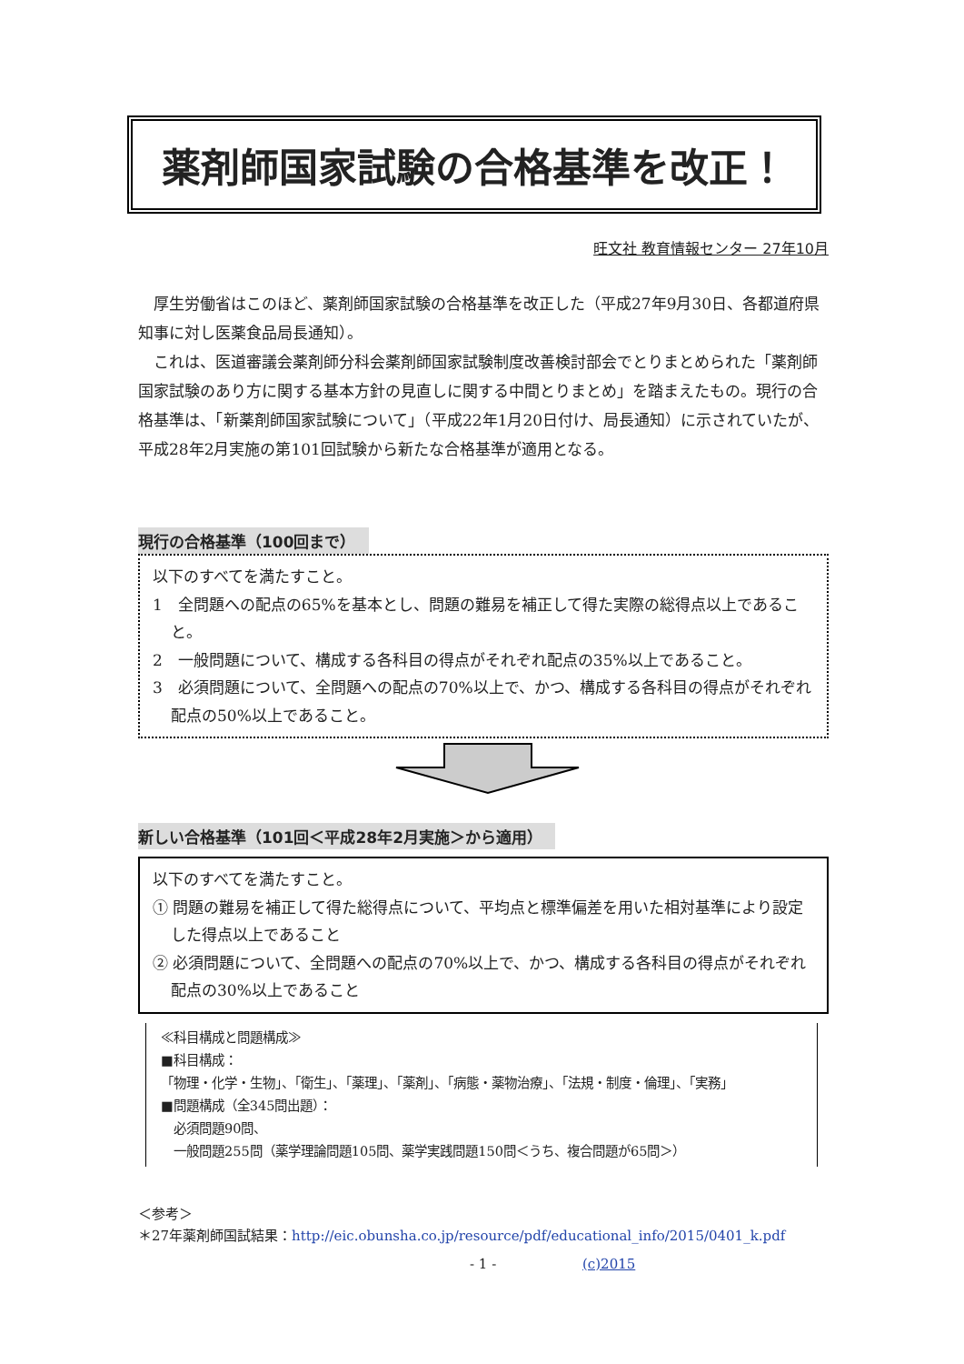薬剤師国家試験の合格基準を改正！
旺文社 教育情報センター 27年10月
厚生労働省はこのほど、薬剤師国家試験の合格基準を改正した（平成27年9月30日、各都道府県知事に対し医薬食品局長通知）。
これは、医道審議会薬剤師分科会薬剤師国家試験制度改善検討部会でとりまとめられた「薬剤師国家試験のあり方に関する基本方針の見直しに関する中間とりまとめ」を踏まえたもの。現行の合格基準は、「新薬剤師国家試験について」（平成22年1月20日付け、局長通知）に示されていたが、平成28年2月実施の第101回試験から新たな合格基準が適用となる。
現行の合格基準（100回まで）
以下のすべてを満たすこと。
1　全問題への配点の65%を基本とし、問題の難易を補正して得た実際の総得点以上であること。
2　一般問題について、構成する各科目の得点がそれぞれ配点の35%以上であること。
3　必須問題について、全問題への配点の70%以上で、かつ、構成する各科目の得点がそれぞれ配点の50%以上であること。
新しい合格基準（101回＜平成28年2月実施＞から適用）
以下のすべてを満たすこと。
① 問題の難易を補正して得た総得点について、平均点と標準偏差を用いた相対基準により設定した得点以上であること
② 必須問題について、全問題への配点の70%以上で、かつ、構成する各科目の得点がそれぞれ配点の30%以上であること
≪科目構成と問題構成≫
■科目構成：
「物理・化学・生物」、「衛生」、「薬理」、「薬剤」、「病態・薬物治療」、「法規・制度・倫理」、「実務」
■問題構成（全345問出題）：
　必須問題90問、
　一般問題255問（薬学理論問題105問、薬学実践問題150問＜うち、複合問題が65問＞）
＜参考＞
＊27年薬剤師国試結果：http://eic.obunsha.co.jp/resource/pdf/educational_info/2015/0401_k.pdf
- 1 - (c)2015